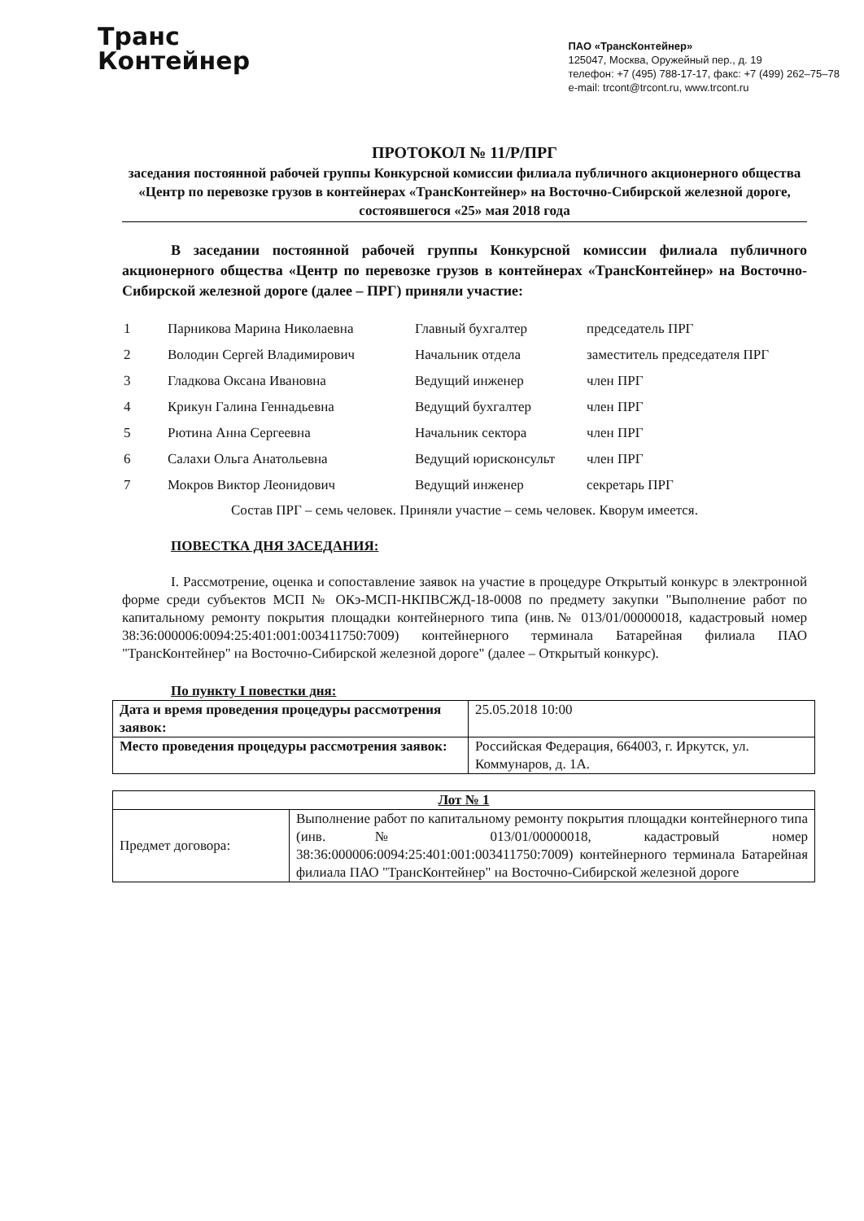Транс
Контейнер
ПАО «ТрансКонтейнер»
125047, Москва, Оружейный пер., д. 19
телефон: +7 (495) 788-17-17, факс: +7 (499) 262–75–78
e-mail: trcont@trcont.ru, www.trcont.ru
ПРОТОКОЛ № 11/Р/ПРГ
заседания постоянной рабочей группы Конкурсной комиссии филиала публичного акционерного общества «Центр по перевозке грузов в контейнерах «ТрансКонтейнер» на Восточно-Сибирской железной дороге,
состоявшегося «25» мая 2018 года
В заседании постоянной рабочей группы Конкурсной комиссии филиала публичного акционерного общества «Центр по перевозке грузов в контейнерах «ТрансКонтейнер» на Восточно-Сибирской железной дороге (далее – ПРГ) приняли участие:
| 1 | Парникова Марина Николаевна | Главный бухгалтер | председатель ПРГ |
| 2 | Володин Сергей Владимирович | Начальник отдела | заместитель председателя ПРГ |
| 3 | Гладкова Оксана Ивановна | Ведущий инженер | член ПРГ |
| 4 | Крикун Галина Геннадьевна | Ведущий бухгалтер | член ПРГ |
| 5 | Рютина Анна Сергеевна | Начальник сектора | член ПРГ |
| 6 | Салахи Ольга Анатольевна | Ведущий юрисконсульт | член ПРГ |
| 7 | Мокров Виктор Леонидович | Ведущий инженер | секретарь ПРГ |
Состав ПРГ – семь человек. Приняли участие – семь человек. Кворум имеется.
ПОВЕСТКА ДНЯ ЗАСЕДАНИЯ:
I. Рассмотрение, оценка и сопоставление заявок на участие в процедуре Открытый конкурс в электронной форме среди субъектов МСП № ОКэ-МСП-НКПВСЖД-18-0008 по предмету закупки "Выполнение работ по капитальному ремонту покрытия площадки контейнерного типа (инв.№ 013/01/00000018, кадастровый номер 38:36:000006:0094:25:401:001:003411750:7009) контейнерного терминала Батарейная филиала ПАО "ТрансКонтейнер" на Восточно-Сибирской железной дороге" (далее – Открытый конкурс).
По пункту I повестки дня:
| Дата и время проведения процедуры рассмотрения заявок: | 25.05.2018 10:00 |
| Место проведения процедуры рассмотрения заявок: | Российская Федерация, 664003, г. Иркутск, ул. Коммунаров, д. 1А. |
| Лот № 1 | |
| Предмет договора: | Выполнение работ по капитальному ремонту покрытия площадки контейнерного типа (инв.№ 013/01/00000018, кадастровый номер 38:36:000006:0094:25:401:001:003411750:7009) контейнерного терминала Батарейная филиала ПАО "ТрансКонтейнер" на Восточно-Сибирской железной дороге |